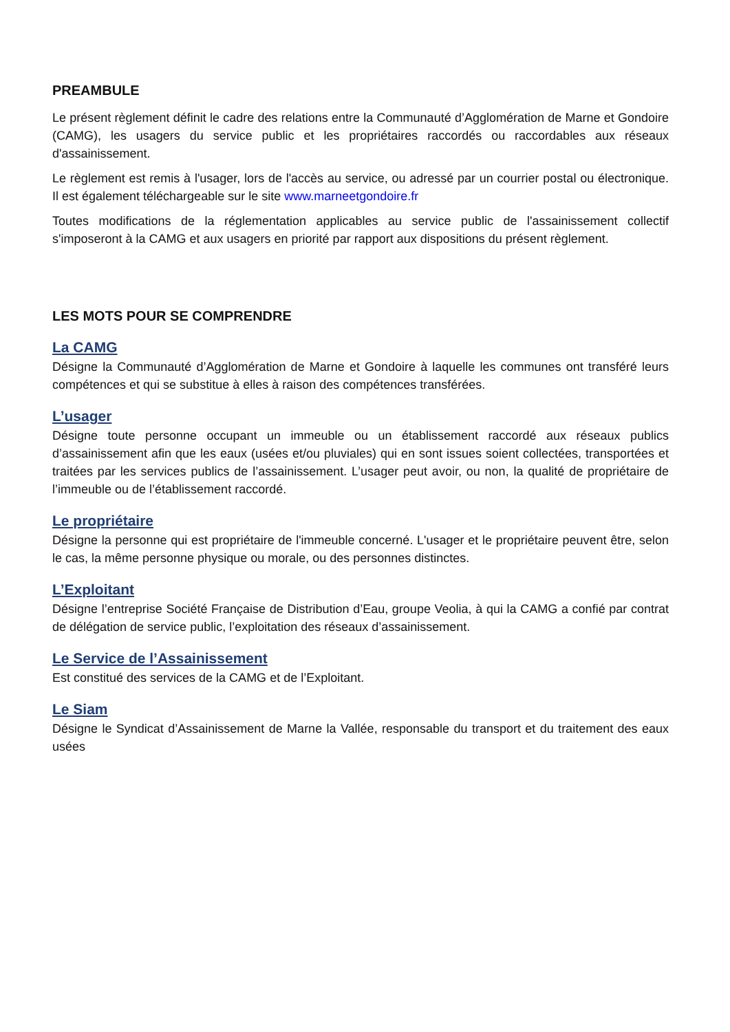PREAMBULE
Le présent règlement définit le cadre des relations entre la Communauté d’Agglomération de Marne et Gondoire (CAMG), les usagers du service public et les propriétaires raccordés ou raccordables aux réseaux d'assainissement.
Le règlement est remis à l'usager, lors de l'accès au service, ou adressé par un courrier postal ou électronique. Il est également téléchargeable sur le site www.marneetgondoire.fr
Toutes modifications de la réglementation applicables au service public de l'assainissement collectif s'imposeront à la CAMG et aux usagers en priorité par rapport aux dispositions du présent règlement.
LES MOTS POUR SE COMPRENDRE
La CAMG
Désigne la Communauté d’Agglomération de Marne et Gondoire à laquelle les communes ont transféré leurs compétences et qui se substitue à elles à raison des compétences transférées.
L’usager
Désigne toute personne occupant un immeuble ou un établissement raccordé aux réseaux publics d’assainissement afin que les eaux (usées et/ou pluviales) qui en sont issues soient collectées, transportées et traitées par les services publics de l’assainissement. L’usager peut avoir, ou non, la qualité de propriétaire de l’immeuble ou de l’établissement raccordé.
Le propriétaire
Désigne la personne qui est propriétaire de l'immeuble concerné. L'usager et le propriétaire peuvent être, selon le cas, la même personne physique ou morale, ou des personnes distinctes.
L’Exploitant
Désigne l’entreprise Société Française de Distribution d’Eau, groupe Veolia, à qui la CAMG a confié par contrat de délégation de service public, l’exploitation des réseaux d’assainissement.
Le Service de l’Assainissement
Est constitué des services de la CAMG et de l’Exploitant.
Le Siam
Désigne le Syndicat d’Assainissement de Marne la Vallée, responsable du transport et du traitement des eaux usées